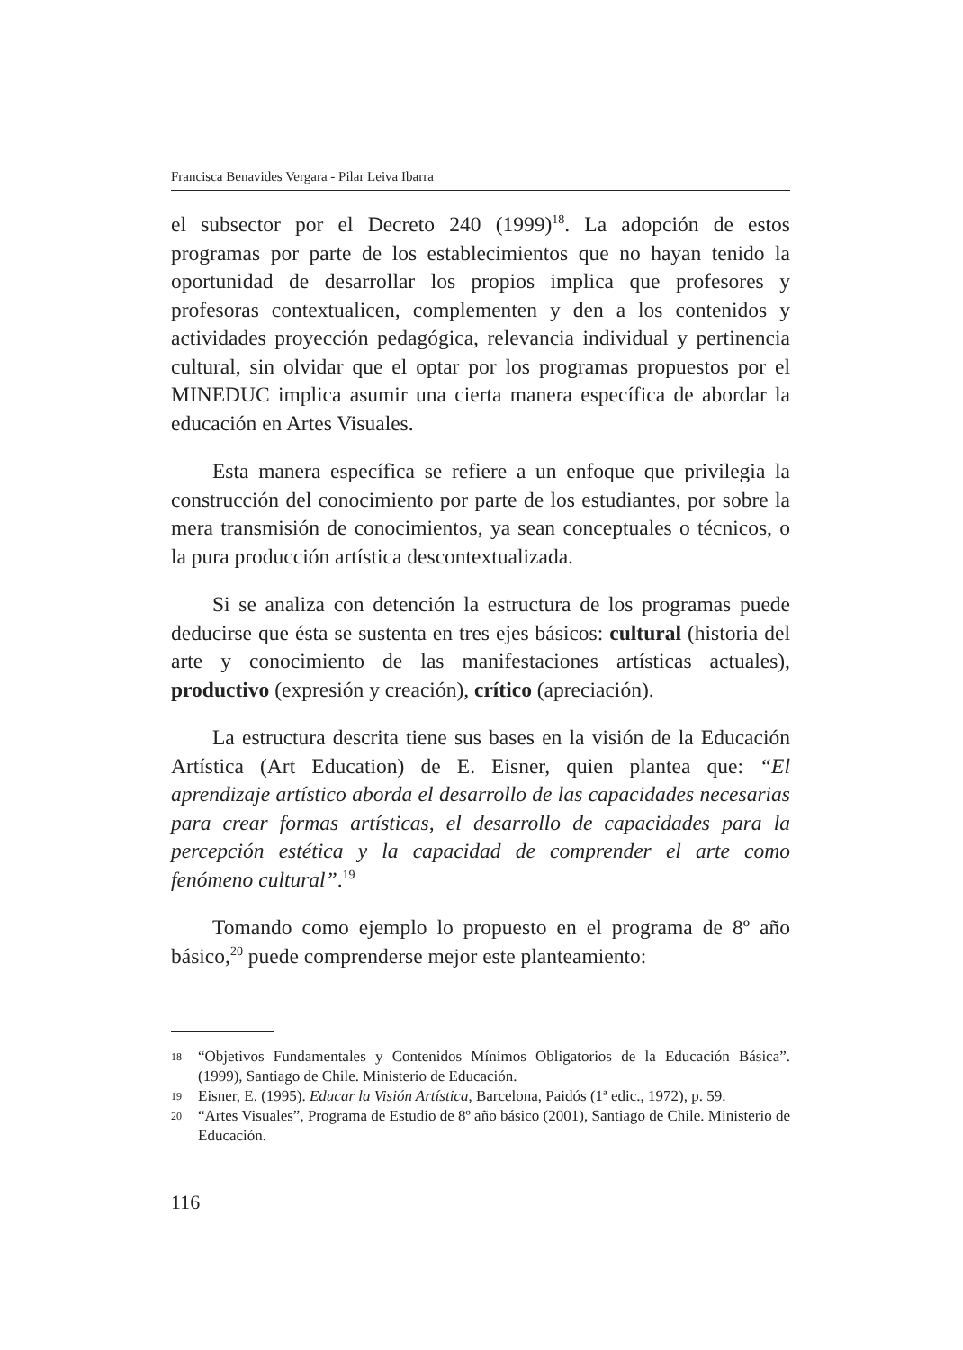Francisca Benavides Vergara - Pilar Leiva Ibarra
el subsector por el Decreto 240 (1999)<sup>18</sup>. La adopción de estos programas por parte de los establecimientos que no hayan tenido la oportunidad de desarrollar los propios implica que profesores y profesoras contextualicen, complementen y den a los contenidos y actividades proyección pedagógica, relevancia individual y pertinencia cultural, sin olvidar que el optar por los programas propuestos por el MINEDUC implica asumir una cierta manera específica de abordar la educación en Artes Visuales.
Esta manera específica se refiere a un enfoque que privilegia la construcción del conocimiento por parte de los estudiantes, por sobre la mera transmisión de conocimientos, ya sean conceptuales o técnicos, o la pura producción artística descontextualizada.
Si se analiza con detención la estructura de los programas puede deducirse que ésta se sustenta en tres ejes básicos: cultural (historia del arte y conocimiento de las manifestaciones artísticas actuales), productivo (expresión y creación), crítico (apreciación).
La estructura descrita tiene sus bases en la visión de la Educación Artística (Art Education) de E. Eisner, quien plantea que: “El aprendizaje artístico aborda el desarrollo de las capacidades necesarias para crear formas artísticas, el desarrollo de capacidades para la percepción estética y la capacidad de comprender el arte como fenómeno cultural”.<sup>19</sup>
Tomando como ejemplo lo propuesto en el programa de 8º año básico,<sup>20</sup> puede comprenderse mejor este planteamiento:
18 “Objetivos Fundamentales y Contenidos Mínimos Obligatorios de la Educación Básica”. (1999), Santiago de Chile. Ministerio de Educación.
19 Eisner, E. (1995). Educar la Visión Artística, Barcelona, Paidós (1ª edic., 1972), p. 59.
20 “Artes Visuales”, Programa de Estudio de 8º año básico (2001), Santiago de Chile. Ministerio de Educación.
116